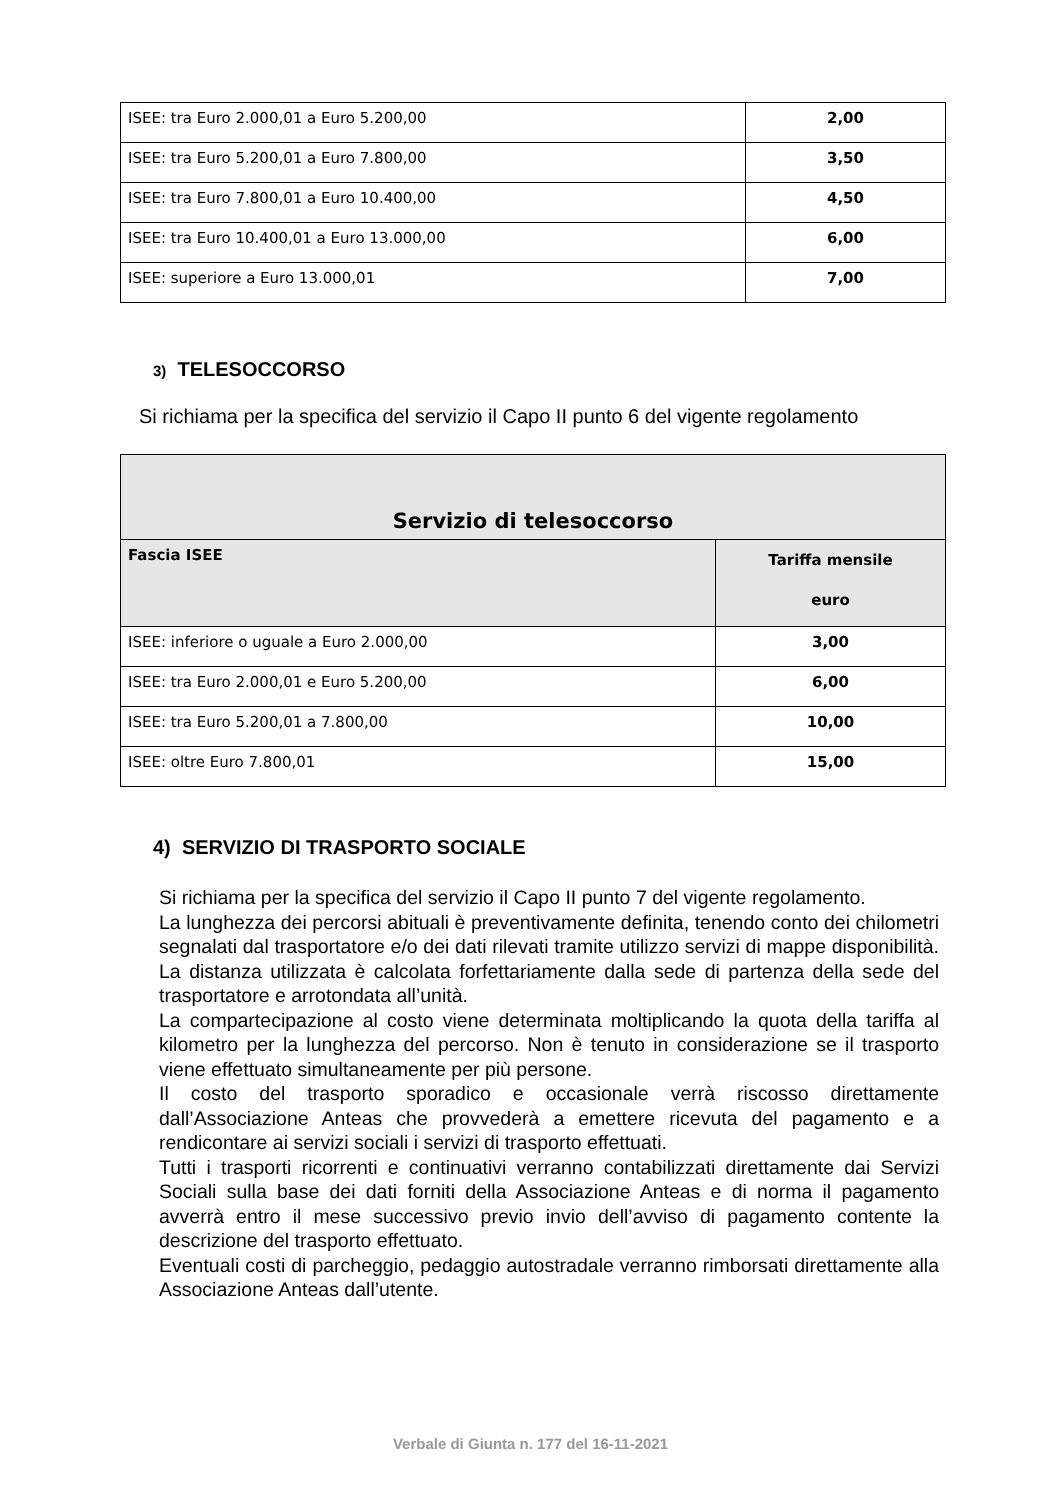| ISEE: tra Euro 2.000,01 a Euro 5.200,00 | 2,00 |
| ISEE: tra Euro 5.200,01 a Euro 7.800,00 | 3,50 |
| ISEE: tra Euro 7.800,01 a Euro 10.400,00 | 4,50 |
| ISEE: tra Euro 10.400,01 a Euro 13.000,00 | 6,00 |
| ISEE: superiore a Euro 13.000,01 | 7,00 |
3) TELESOCCORSO
Si richiama per la specifica del servizio il Capo II punto 6 del vigente regolamento
| Servizio di telesoccorso | |
| --- | --- |
| Fascia ISEE | Tariffa mensile euro |
| ISEE: inferiore o uguale a Euro 2.000,00 | 3,00 |
| ISEE: tra Euro 2.000,01 e Euro 5.200,00 | 6,00 |
| ISEE: tra Euro 5.200,01 a 7.800,00 | 10,00 |
| ISEE: oltre Euro 7.800,01 | 15,00 |
4) SERVIZIO DI TRASPORTO SOCIALE
Si richiama per la specifica del servizio il Capo II punto 7 del vigente regolamento.
La lunghezza dei percorsi abituali è preventivamente definita, tenendo conto dei chilometri segnalati dal trasportatore e/o dei dati rilevati tramite utilizzo servizi di mappe disponibilità. La distanza utilizzata è calcolata forfettariamente dalla sede di partenza della sede del trasportatore e arrotondata all’unità.
La compartecipazione al costo viene determinata moltiplicando la quota della tariffa al kilometro per la lunghezza del percorso. Non è tenuto in considerazione se il trasporto viene effettuato simultaneamente per più persone.
Il costo del trasporto sporadico e occasionale verrà riscosso direttamente dall’Associazione Anteas che provvederà a emettere ricevuta del pagamento e a rendicontare ai servizi sociali i servizi di trasporto effettuati.
Tutti i trasporti ricorrenti e continuativi verranno contabilizzati direttamente dai Servizi Sociali sulla base dei dati forniti della Associazione Anteas e di norma il pagamento avverrà entro il mese successivo previo invio dell’avviso di pagamento contente la descrizione del trasporto effettuato.
Eventuali costi di parcheggio, pedaggio autostradale verranno rimborsati direttamente alla Associazione Anteas dall’utente.
Verbale di Giunta n. 177 del 16-11-2021